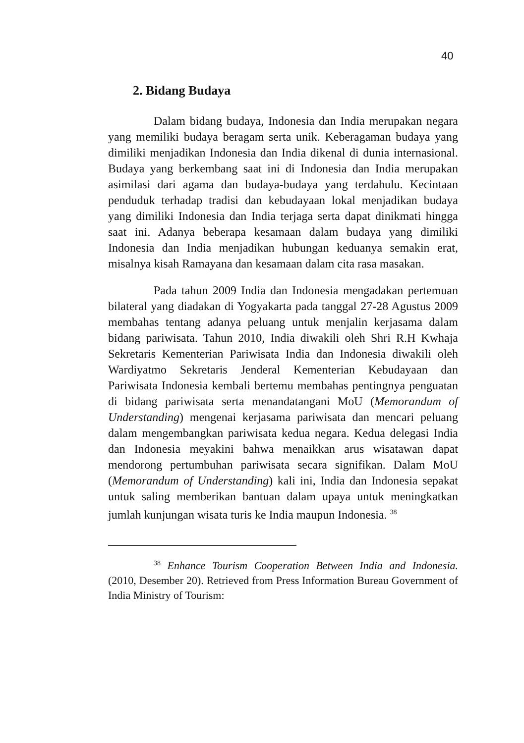40
2. Bidang Budaya
Dalam bidang budaya, Indonesia dan India merupakan negara yang memiliki budaya beragam serta unik. Keberagaman budaya yang dimiliki menjadikan Indonesia dan India dikenal di dunia internasional. Budaya yang berkembang saat ini di Indonesia dan India merupakan asimilasi dari agama dan budaya-budaya yang terdahulu. Kecintaan penduduk terhadap tradisi dan kebudayaan lokal menjadikan budaya yang dimiliki Indonesia dan India terjaga serta dapat dinikmati hingga saat ini. Adanya beberapa kesamaan dalam budaya yang dimiliki Indonesia dan India menjadikan hubungan keduanya semakin erat, misalnya kisah Ramayana dan kesamaan dalam cita rasa masakan.
Pada tahun 2009 India dan Indonesia mengadakan pertemuan bilateral yang diadakan di Yogyakarta pada tanggal 27-28 Agustus 2009 membahas tentang adanya peluang untuk menjalin kerjasama dalam bidang pariwisata. Tahun 2010, India diwakili oleh Shri R.H Kwhaja Sekretaris Kementerian Pariwisata India dan Indonesia diwakili oleh Wardiyatmo Sekretaris Jenderal Kementerian Kebudayaan dan Pariwisata Indonesia kembali bertemu membahas pentingnya penguatan di bidang pariwisata serta menandatangani MoU (Memorandum of Understanding) mengenai kerjasama pariwisata dan mencari peluang dalam mengembangkan pariwisata kedua negara. Kedua delegasi India dan Indonesia meyakini bahwa menaikkan arus wisatawan dapat mendorong pertumbuhan pariwisata secara signifikan. Dalam MoU (Memorandum of Understanding) kali ini, India dan Indonesia sepakat untuk saling memberikan bantuan dalam upaya untuk meningkatkan jumlah kunjungan wisata turis ke India maupun Indonesia. <sup>38</sup>
<sup>38</sup> Enhance Tourism Cooperation Between India and Indonesia. (2010, Desember 20). Retrieved from Press Information Bureau Government of India Ministry of Tourism: